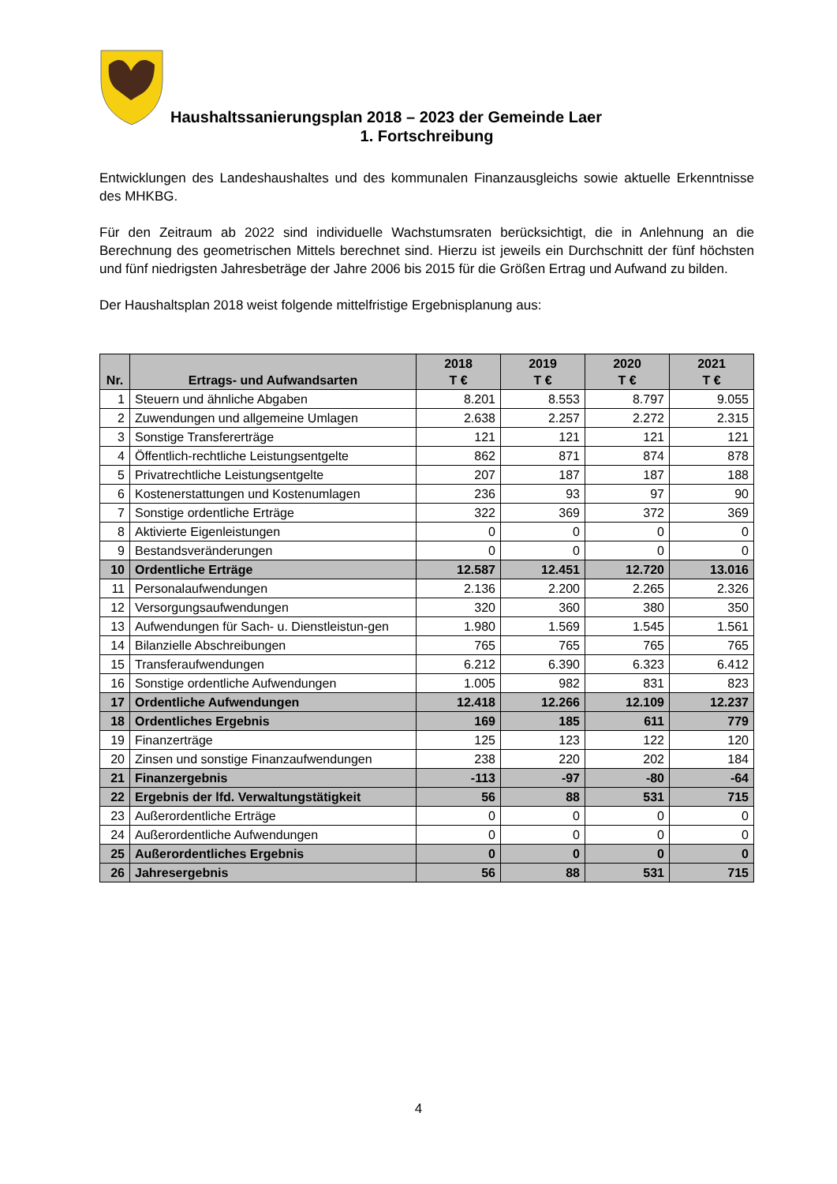Haushaltssanierungsplan 2018 – 2023 der Gemeinde Laer
1. Fortschreibung
Entwicklungen des Landeshaushaltes und des kommunalen Finanzausgleichs sowie aktuelle Erkenntnisse des MHKBG.
Für den Zeitraum ab 2022 sind individuelle Wachstumsraten berücksichtigt, die in Anlehnung an die Berechnung des geometrischen Mittels berechnet sind. Hierzu ist jeweils ein Durchschnitt der fünf höchsten und fünf niedrigsten Jahresbeträge der Jahre 2006 bis 2015 für die Größen Ertrag und Aufwand zu bilden.
Der Haushaltsplan 2018 weist folgende mittelfristige Ergebnisplanung aus:
| Nr. | Ertrags- und Aufwandsarten | 2018 T € | 2019 T € | 2020 T € | 2021 T € |
| --- | --- | --- | --- | --- | --- |
| 1 | Steuern und ähnliche Abgaben | 8.201 | 8.553 | 8.797 | 9.055 |
| 2 | Zuwendungen und allgemeine Umlagen | 2.638 | 2.257 | 2.272 | 2.315 |
| 3 | Sonstige Transfererträge | 121 | 121 | 121 | 121 |
| 4 | Öffentlich-rechtliche Leistungsentgelte | 862 | 871 | 874 | 878 |
| 5 | Privatrechtliche Leistungsentgelte | 207 | 187 | 187 | 188 |
| 6 | Kostenerstattungen und Kostenumlagen | 236 | 93 | 97 | 90 |
| 7 | Sonstige ordentliche Erträge | 322 | 369 | 372 | 369 |
| 8 | Aktivierte Eigenleistungen | 0 | 0 | 0 | 0 |
| 9 | Bestandsveränderungen | 0 | 0 | 0 | 0 |
| 10 | Ordentliche Erträge | 12.587 | 12.451 | 12.720 | 13.016 |
| 11 | Personalaufwendungen | 2.136 | 2.200 | 2.265 | 2.326 |
| 12 | Versorgungsaufwendungen | 320 | 360 | 380 | 350 |
| 13 | Aufwendungen für Sach- u. Dienstleistun-gen | 1.980 | 1.569 | 1.545 | 1.561 |
| 14 | Bilanzielle Abschreibungen | 765 | 765 | 765 | 765 |
| 15 | Transferaufwendungen | 6.212 | 6.390 | 6.323 | 6.412 |
| 16 | Sonstige ordentliche Aufwendungen | 1.005 | 982 | 831 | 823 |
| 17 | Ordentliche Aufwendungen | 12.418 | 12.266 | 12.109 | 12.237 |
| 18 | Ordentliches Ergebnis | 169 | 185 | 611 | 779 |
| 19 | Finanzerträge | 125 | 123 | 122 | 120 |
| 20 | Zinsen und sonstige Finanzaufwendungen | 238 | 220 | 202 | 184 |
| 21 | Finanzergebnis | -113 | -97 | -80 | -64 |
| 22 | Ergebnis der lfd. Verwaltungstätigkeit | 56 | 88 | 531 | 715 |
| 23 | Außerordentliche Erträge | 0 | 0 | 0 | 0 |
| 24 | Außerordentliche Aufwendungen | 0 | 0 | 0 | 0 |
| 25 | Außerordentliches Ergebnis | 0 | 0 | 0 | 0 |
| 26 | Jahresergebnis | 56 | 88 | 531 | 715 |
4